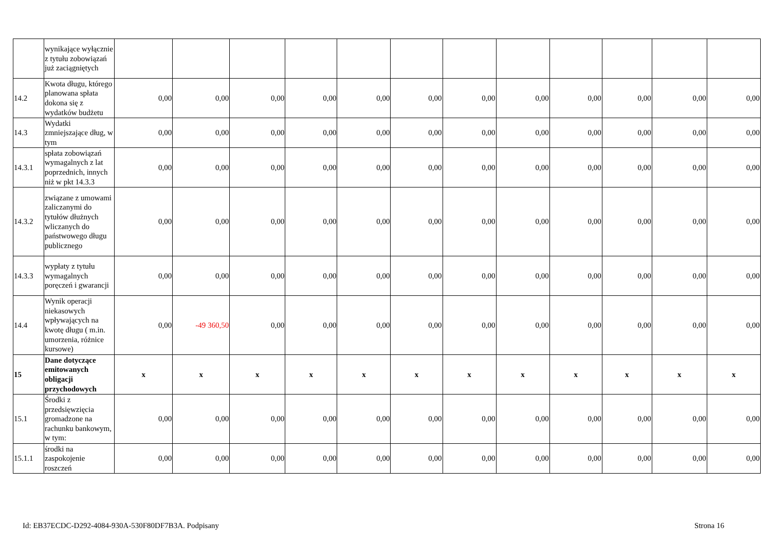| | wynikające wyłącznie z tytułu zobowiązań już zaciągniętych | | | | | | | | | | | | |
| 14.2 | Kwota długu, którego planowana spłata dokona się z wydatków budżetu | 0,00 | 0,00 | 0,00 | 0,00 | 0,00 | 0,00 | 0,00 | 0,00 | 0,00 | 0,00 | 0,00 | 0,00 |
| 14.3 | Wydatki zmniejszające dług, w tym | 0,00 | 0,00 | 0,00 | 0,00 | 0,00 | 0,00 | 0,00 | 0,00 | 0,00 | 0,00 | 0,00 | 0,00 |
| 14.3.1 | spłata zobowiązań wymagalnych z lat poprzednich, innych niż w pkt 14.3.3 | 0,00 | 0,00 | 0,00 | 0,00 | 0,00 | 0,00 | 0,00 | 0,00 | 0,00 | 0,00 | 0,00 | 0,00 |
| 14.3.2 | związane z umowami zaliczanymi do tytułów dłużnych wliczanych do państwowego długu publicznego | 0,00 | 0,00 | 0,00 | 0,00 | 0,00 | 0,00 | 0,00 | 0,00 | 0,00 | 0,00 | 0,00 | 0,00 |
| 14.3.3 | wypłaty z tytułu wymagalnych poręczeń i gwarancji | 0,00 | 0,00 | 0,00 | 0,00 | 0,00 | 0,00 | 0,00 | 0,00 | 0,00 | 0,00 | 0,00 | 0,00 |
| 14.4 | Wynik operacji niekasowych wpływających na kwotę długu ( m.in. umorzenia, różnice kursowe) | 0,00 | -49 360,50 | 0,00 | 0,00 | 0,00 | 0,00 | 0,00 | 0,00 | 0,00 | 0,00 | 0,00 | 0,00 |
| 15 | Dane dotyczące emitowanych obligacji przychodowych | x | x | x | x | x | x | x | x | x | x | x | x |
| 15.1 | Środki z przedsięwzięcia gromadzone na rachunku bankowym, w tym: | 0,00 | 0,00 | 0,00 | 0,00 | 0,00 | 0,00 | 0,00 | 0,00 | 0,00 | 0,00 | 0,00 | 0,00 |
| 15.1.1 | środki na zaspokojenie roszczeń | 0,00 | 0,00 | 0,00 | 0,00 | 0,00 | 0,00 | 0,00 | 0,00 | 0,00 | 0,00 | 0,00 | 0,00 |
Id: EB37ECDC-D292-4084-930A-530F80DF7B3A. Podpisany Strona 16